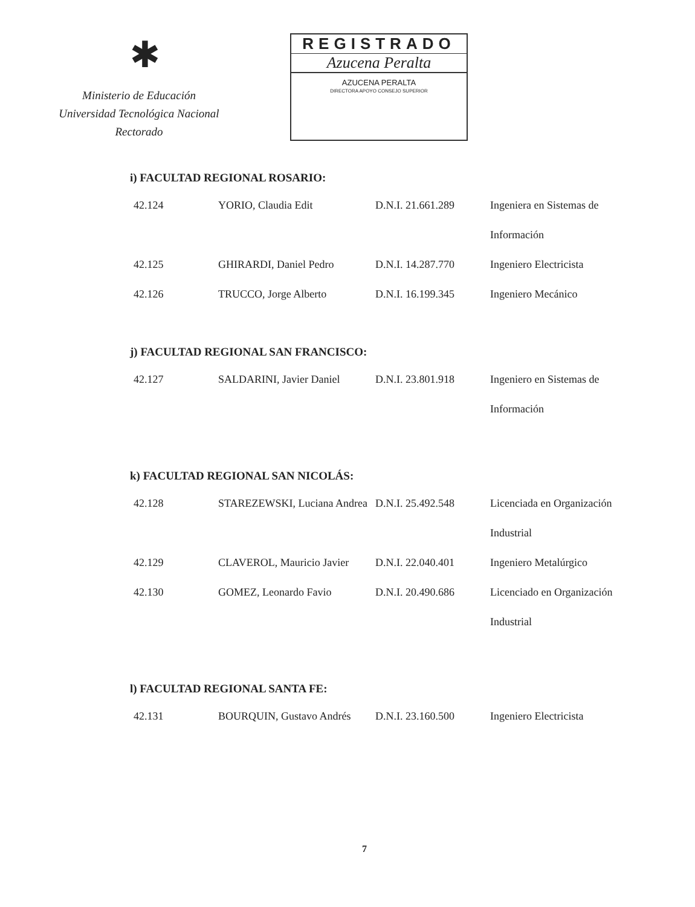✱
Ministerio de Educación
Universidad Tecnológica Nacional
Rectorado
REGISTRADO
Azucena Peralta
AZUCENA PERALTA
DIRECTORA APOYO CONSEJO SUPERIOR
i) FACULTAD REGIONAL ROSARIO:
| 42.124 | YORIO, Claudia Edit | D.N.I. 21.661.289 | Ingeniera en Sistemas de Información |
| 42.125 | GHIRARDI, Daniel Pedro | D.N.I. 14.287.770 | Ingeniero Electricista |
| 42.126 | TRUCCO, Jorge Alberto | D.N.I. 16.199.345 | Ingeniero Mecánico |
j) FACULTAD REGIONAL SAN FRANCISCO:
| 42.127 | SALDARINI, Javier Daniel | D.N.I. 23.801.918 | Ingeniero en Sistemas de Información |
k) FACULTAD REGIONAL SAN NICOLÁS:
| 42.128 | STAREZEWSKI, Luciana Andrea | D.N.I. 25.492.548 | Licenciada en Organización Industrial |
| 42.129 | CLAVEROL, Mauricio Javier | D.N.I. 22.040.401 | Ingeniero Metalúrgico |
| 42.130 | GOMEZ, Leonardo Favio | D.N.I. 20.490.686 | Licenciado en Organización Industrial |
l) FACULTAD REGIONAL SANTA FE:
| 42.131 | BOURQUIN, Gustavo Andrés | D.N.I. 23.160.500 | Ingeniero Electricista |
7